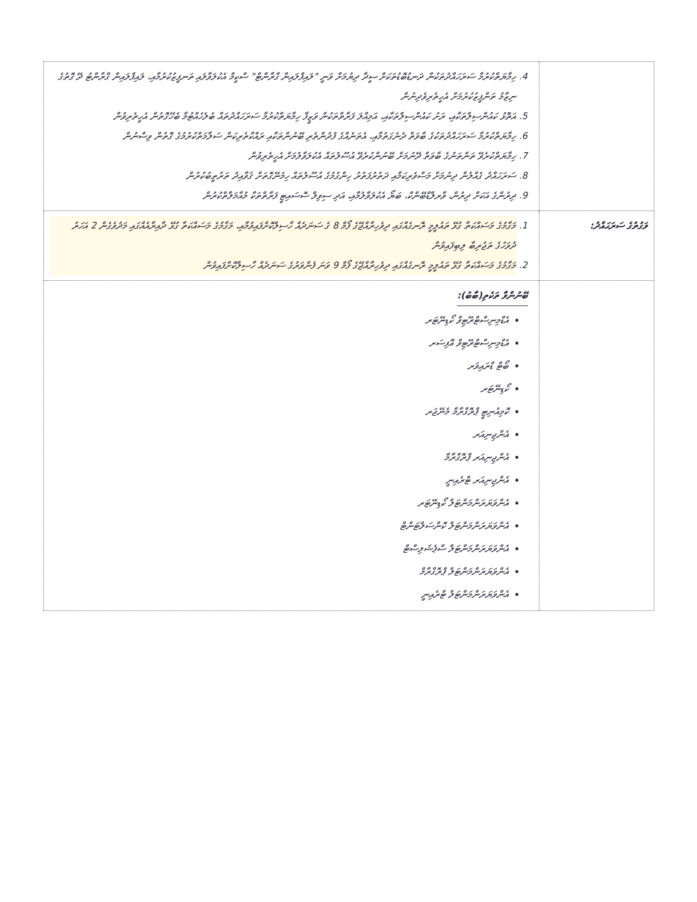| | 4. ހިމާޔަތްކުރުމާ ސަރަހައްދުތަކުން ދަނޑުބޮޑުތަކަށް ސީދާ ދިޔުމަށް ވަނީ "ލައިފްލައިން ގްރާންޓް" ސްކީމް އެކުލަވާލައި ތަނފީޒުކުރުމާއި، ލައިފްލައިން ގްރާންޓު ދޭ ގޮތުގެ ނިޒާމު ތަންފީޒުކުރުމަށް އެހީތެރިވެދިނުން 5. އަތޮޅު ކައުންސިލްތަކާއި، ރަށު ކައުންސިލްތަކާއި، އަމިއްލަ ފަރާތްތަކުން ވަޒީފާ ހިމާޔަތްކުރުމާ ސަރަހައްދުތައް ބެލެހެއްޓުމާ ބެހޭގޮތުން އެހީތެރިވުން 6. ހިމާޔަތްކުރުމާ ސަރަހައްދުތަކުގެ ބާވަތް ދެނެގަތުމާއި، އެތަނެއްގެ ފުދުންތެރި ބޭނުންތަކާއި ރައްކާތެރިކަން ސަލާމަތްކުރުމުގެ ގޮތުން ވިސްނުން 7. ހިމާޔަތްކުރެވޭ ތަންތަނުގެ ބާވަތް ދޭނުމަށް ބޭނުންކުރެވޭ އުސޫލުތައް އެކުލަވާލުމަށް އެހީތެރިވުން 8. ސަރަހައްދު ގެއްލުން ދިނުމަށް މަސްވެރިކަމާއި ދަތުރުފަތުރު ހިންގުމުގެ އުސޫލުތައް ހިމެނޭގޮތަށް ޤަވާއިދު ތަރުތީބުކުރުން 9. ދިރުންގެ އަކަށް ދިރުން، ވާރލްޑްބޭންކް، ބަޔޯ އެކުލަވާލުމާއި، އަދި ސިވިލް ސޮސައިޓީ ފަރާތްތަކާ މުއާމަލާތްކުރުން |
| ވަގުތުގެ ސަރަޙައްދު: | 1. މަގާމުގެ މަސައްކަތާ ގުޅޭ ތައުލީމީ ރޮނގެއްގައި ދިވެހިރާއްޖޭގެ ފޯމް 8 ގެ ސަނަދެއް ހާސިލްކޮށްފައިވުމާއި، މަގާމުގެ މަސައްކަތާ ގުޅޭ ދާއިރާއެއްގައި މަދުވެގެން 2 އަހަރު ދުވަހުގެ ތަޖުރިބާ ލިބިފައިވުން 2. މަގާމުގެ މަސައްކަތާ ގުޅޭ ތައުލީމީ ރޮނގެއްގައި ދިވެހިރާއްޖޭގެ ފޯމް 9 ވަނަ ފެންވަރުގެ ސަނަދެއް ހާސިލްކޮށްފައިވުން |
| | ބޭނުންވާ ތަކެތި(ބާބު): އެޑްމިނިސްޓްރޭޓިވް ކޯޑިނޭޓަރ އެޑްމިނިސްޓްރޭޓިވް އޮފިސަރ ބޯޓް ޑްރައިވަރ ކޯޑިނޭޓަރ ކޮމިއުނިޓީ ޕްރޮގްރާމް މެނޭޖަރ އެންޖިނިއަރ އެންޖިނިއަރ ޕްރޮގްރާމް އެންޖިނިއަރ ޓްރެއިނީ އެންވަޔަރަންމަންޓަލް ކޯޑިނޭޓަރ އެންވަޔަރަންމަންޓަލް ކޮންސަލްޓަންޓް އެންވަޔަރަންމަންޓަލް ސްޕެޝަލިސްޓް އެންވަޔަރަންމަންޓަލް ޕްރޮގްރާމް އެންވަޔަރަންމަންޓަލް ޓްރެއިނީ |